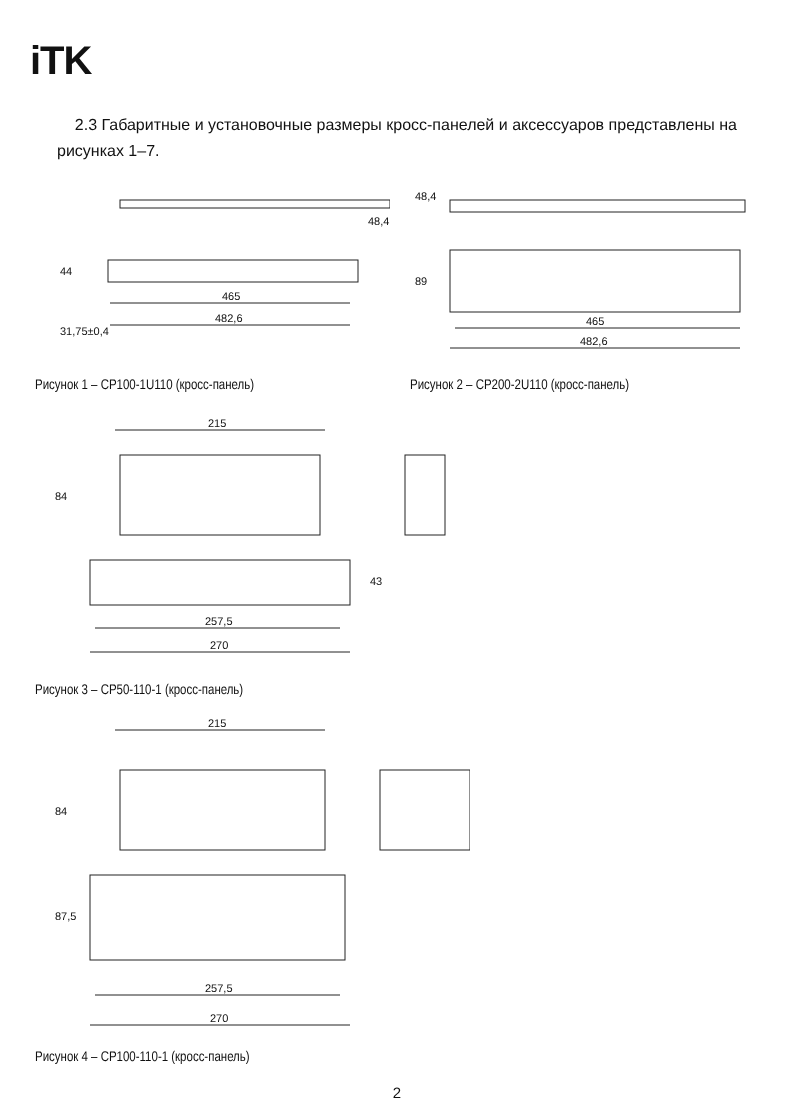iTK
2.3 Габаритные и установочные размеры кросс-панелей и аксессуаров представлены на рисунках 1–7.
465
482,6
44
48,4
31,75±0,4
Рисунок 1 – CP100-1U110 (кросс-панель)
465
482,6
48,4
89
Рисунок 2 – CP200-2U110 (кросс-панель)
215
84
43
257,5
270
Рисунок 3 – CP50-110-1 (кросс-панель)
215
84
87,5
257,5
270
Рисунок 4 – CP100-110-1 (кросс-панель)
2